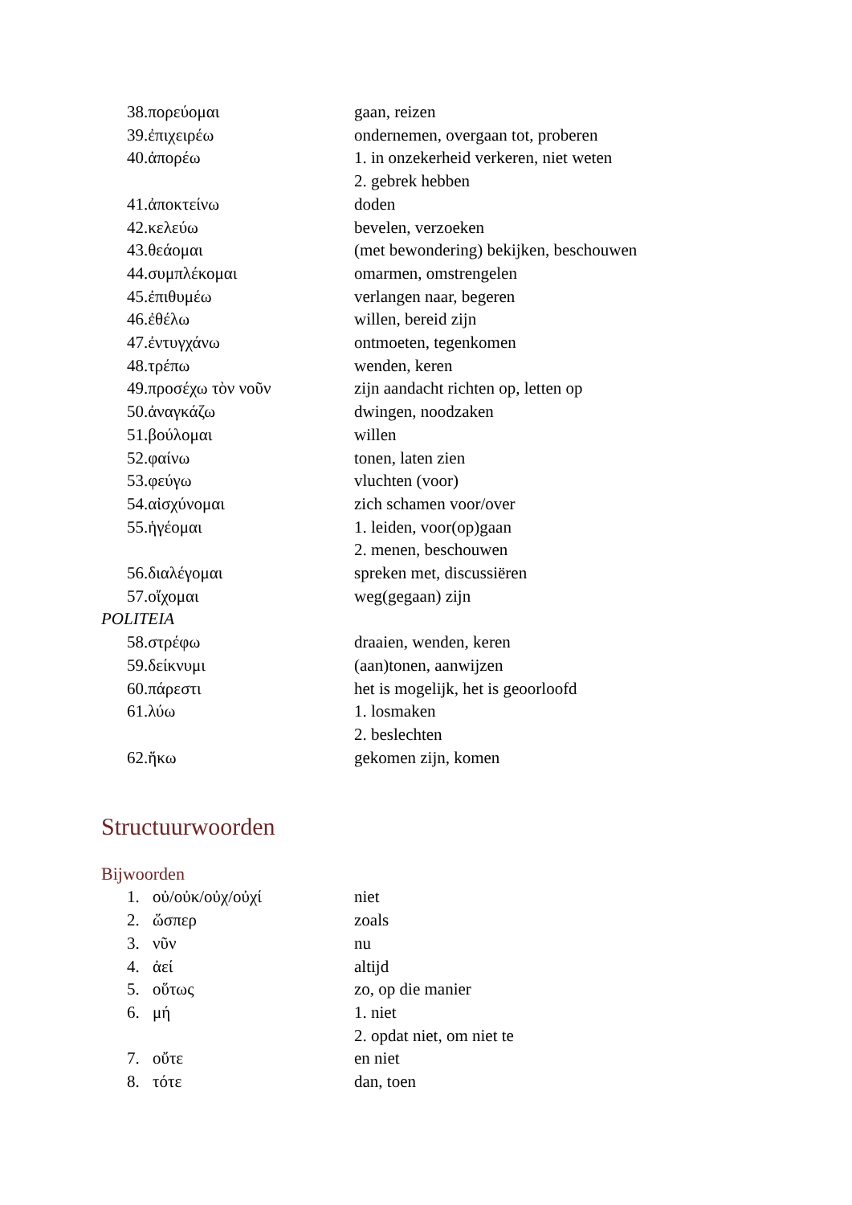| 38.πορεύομαι | gaan, reizen |
| 39.ἐπιχειρέω | ondernemen, overgaan tot, proberen |
| 40.ἀπορέω | 1. in onzekerheid verkeren, niet weten |
| | 2. gebrek hebben |
| 41.ἀποκτείνω | doden |
| 42.κελεύω | bevelen, verzoeken |
| 43.θεάομαι | (met bewondering) bekijken, beschouwen |
| 44.συμπλέκομαι | omarmen, omstrengelen |
| 45.ἐπιθυμέω | verlangen naar, begeren |
| 46.ἐθέλω | willen, bereid zijn |
| 47.ἐντυγχάνω | ontmoeten, tegenkomen |
| 48.τρέπω | wenden, keren |
| 49.προσέχω τὸν νοῦν | zijn aandacht richten op, letten op |
| 50.ἀναγκάζω | dwingen, noodzaken |
| 51.βούλομαι | willen |
| 52.φαίνω | tonen, laten zien |
| 53.φεύγω | vluchten (voor) |
| 54.αἰσχύνομαι | zich schamen voor/over |
| 55.ἡγέομαι | 1. leiden, voor(op)gaan |
| | 2. menen, beschouwen |
| 56.διαλέγομαι | spreken met, discussiëren |
| 57.οἴχομαι | weg(gegaan) zijn |
| POLITEIA | |
| 58.στρέφω | draaien, wenden, keren |
| 59.δείκνυμι | (aan)tonen, aanwijzen |
| 60.πάρεστι | het is mogelijk, het is geoorloofd |
| 61.λύω | 1. losmaken |
| | 2. beslechten |
| 62.ἥκω | gekomen zijn, komen |
Structuurwoorden
Bijwoorden
| 1. | οὐ/οὐκ/οὐχ/οὐχί | niet |
| 2. | ὥσπερ | zoals |
| 3. | νῦν | nu |
| 4. | ἀεί | altijd |
| 5. | οὕτως | zo, op die manier |
| 6. | μή | 1. niet |
| | | 2. opdat niet, om niet te |
| 7. | οὔτε | en niet |
| 8. | τότε | dan, toen |